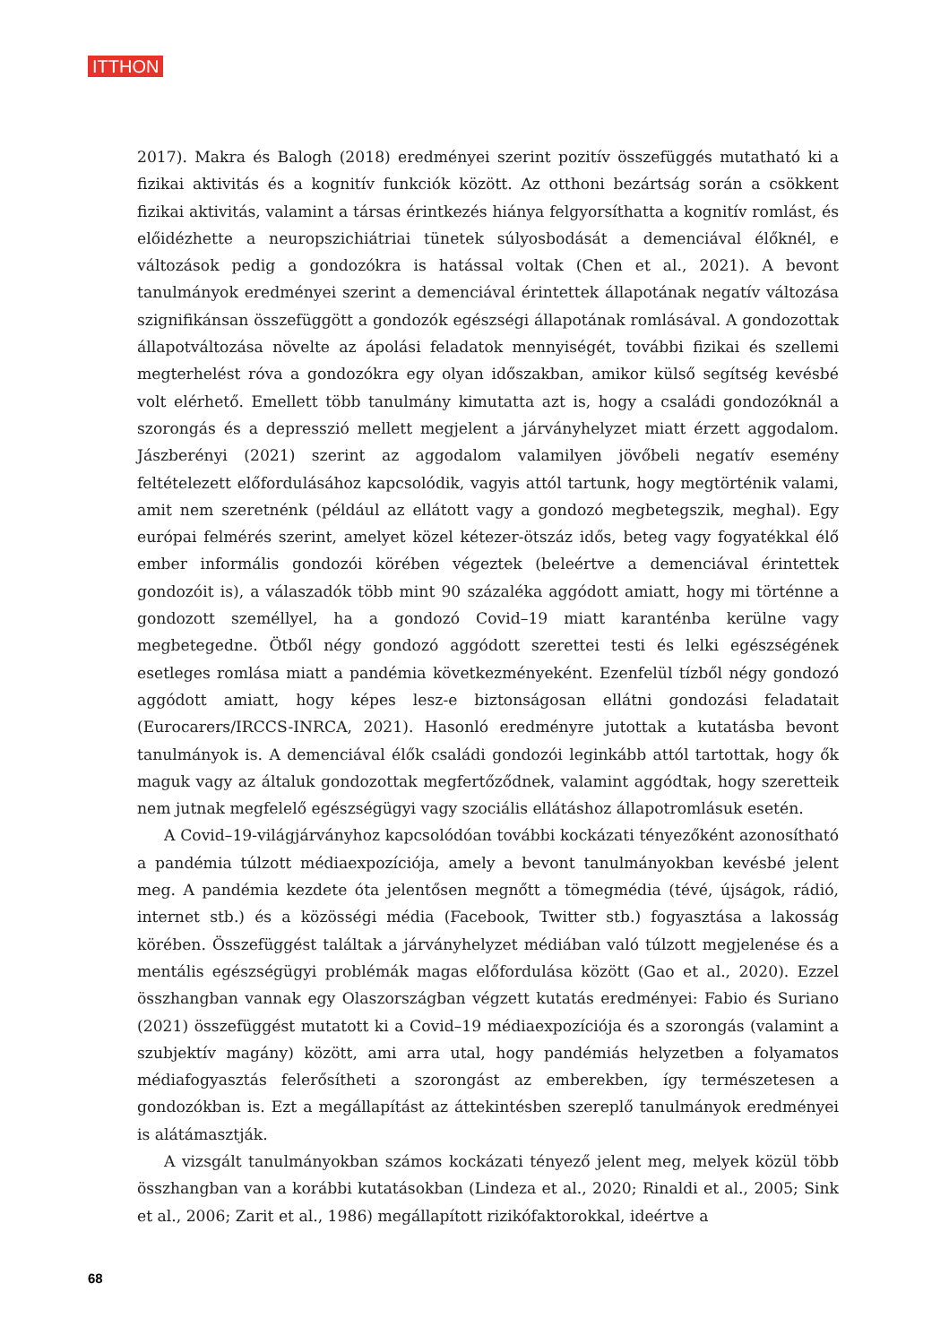ITTHON
2017). Makra és Balogh (2018) eredményei szerint pozitív összefüggés mutatható ki a fizikai aktivitás és a kognitív funkciók között. Az otthoni bezártság során a csökkent fizikai aktivitás, valamint a társas érintkezés hiánya felgyorsíthatta a kognitív romlást, és előidézhette a neuropszichiátriai tünetek súlyosbodását a demenciával élőknél, e változások pedig a gondozókra is hatással voltak (Chen et al., 2021). A bevont tanulmányok eredményei szerint a demenciával érintettek állapotának negatív változása szignifikánsan összefüggött a gondozók egészségi állapotának romlásával. A gondozottak állapotváltozása növelte az ápolási feladatok mennyiségét, további fizikai és szellemi megterhelést róva a gondozókra egy olyan időszakban, amikor külső segítség kevésbé volt elérhető. Emellett több tanulmány kimutatta azt is, hogy a családi gondozóknál a szorongás és a depresszió mellett megjelent a járványhelyzet miatt érzett aggodalom. Jászberényi (2021) szerint az aggodalom valamilyen jövőbeli negatív esemény feltételezett előfordulásához kapcsolódik, vagyis attól tartunk, hogy megtörténik valami, amit nem szeretnénk (például az ellátott vagy a gondozó megbetegszik, meghal). Egy európai felmérés szerint, amelyet közel kétezer-ötszáz idős, beteg vagy fogyatékkal élő ember informális gondozói körében végeztek (beleértve a demenciával érintettek gondozóit is), a válaszadók több mint 90 százaléka aggódott amiatt, hogy mi történne a gondozott személlyel, ha a gondozó Covid–19 miatt karanténba kerülne vagy megbetegedne. Ötből négy gondozó aggódott szerettei testi és lelki egészségének esetleges romlása miatt a pandémia következményeként. Ezenfelül tízből négy gondozó aggódott amiatt, hogy képes lesz-e biztonságosan ellátni gondozási feladatait (Eurocarers/IRCCS-INRCA, 2021). Hasonló eredményre jutottak a kutatásba bevont tanulmányok is. A demenciával élők családi gondozói leginkább attól tartottak, hogy ők maguk vagy az általuk gondozottak megfertőződnek, valamint aggódtak, hogy szeretteik nem jutnak megfelelő egészségügyi vagy szociális ellátáshoz állapotromlásuk esetén.
A Covid–19-világjárványhoz kapcsolódóan további kockázati tényezőként azonosítható a pandémia túlzott médiaexpozíciója, amely a bevont tanulmányokban kevésbé jelent meg. A pandémia kezdete óta jelentősen megnőtt a tömegmédia (tévé, újságok, rádió, internet stb.) és a közösségi média (Facebook, Twitter stb.) fogyasztása a lakosság körében. Összefüggést találtak a járványhelyzet médiában való túlzott megjelenése és a mentális egészségügyi problémák magas előfordulása között (Gao et al., 2020). Ezzel összhangban vannak egy Olaszországban végzett kutatás eredményei: Fabio és Suriano (2021) összefüggést mutatott ki a Covid–19 médiaexpozíciója és a szorongás (valamint a szubjektív magány) között, ami arra utal, hogy pandémiás helyzetben a folyamatos médiafogyasztás felerősítheti a szorongást az emberekben, így természetesen a gondozókban is. Ezt a megállapítást az áttekintésben szereplő tanulmányok eredményei is alátámasztják.
A vizsgált tanulmányokban számos kockázati tényező jelent meg, melyek közül több összhangban van a korábbi kutatásokban (Lindeza et al., 2020; Rinaldi et al., 2005; Sink et al., 2006; Zarit et al., 1986) megállapított rizikófaktorokkal, ideértve a
68